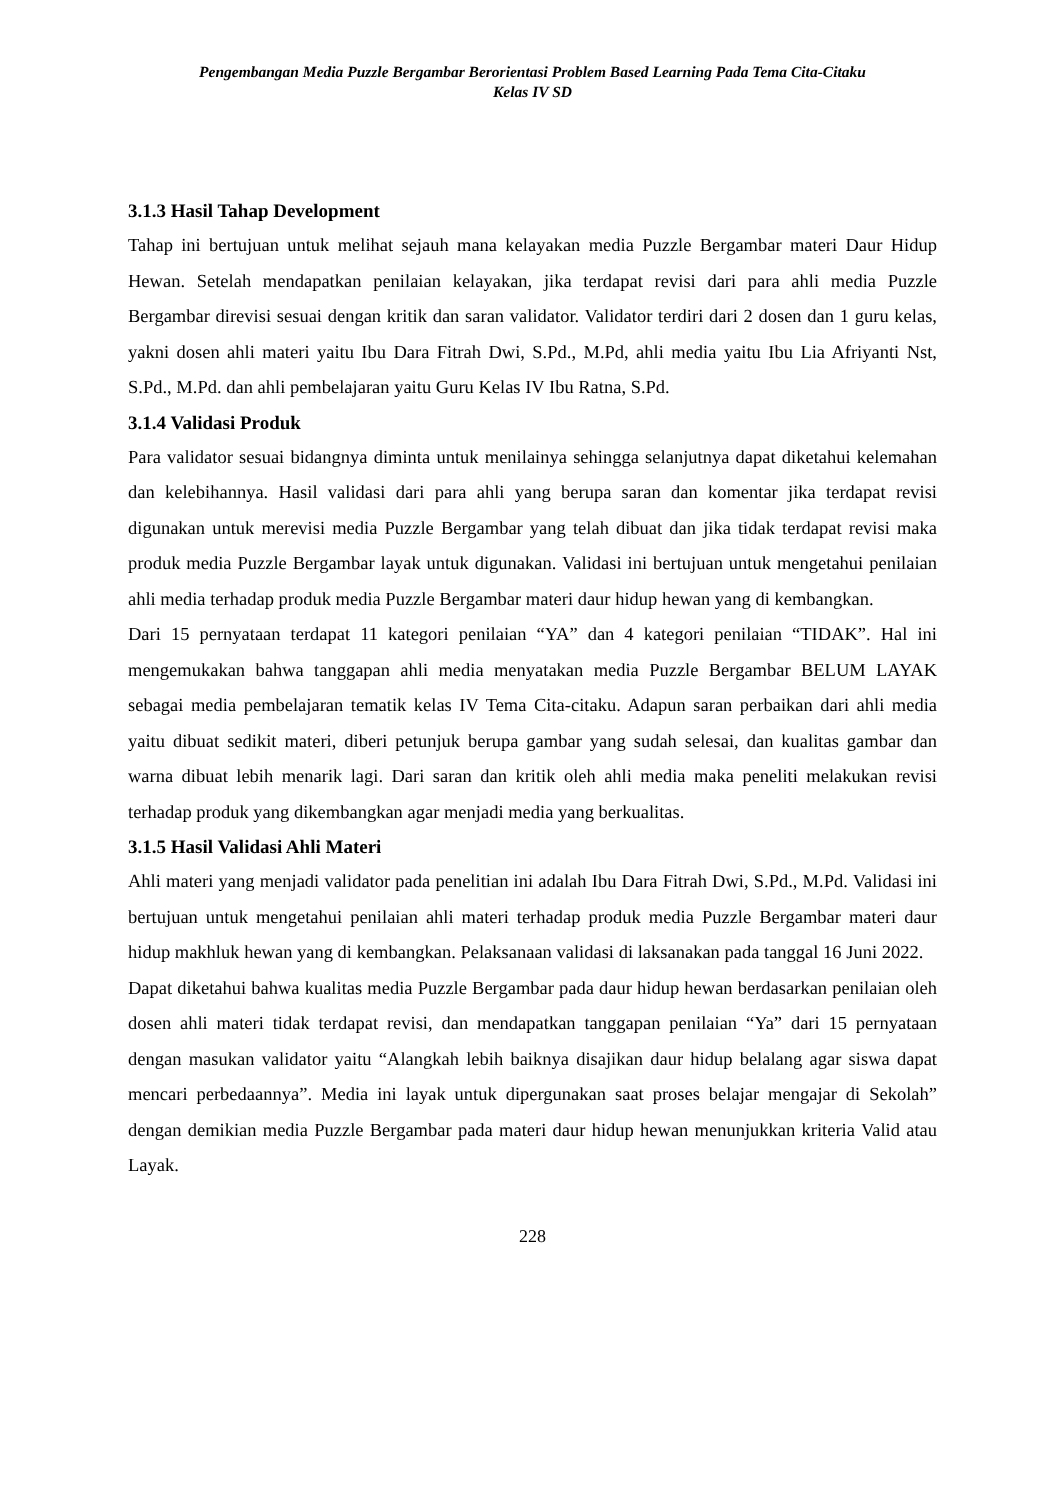Pengembangan Media Puzzle Bergambar Berorientasi Problem Based Learning Pada Tema Cita-Citaku
Kelas IV SD
3.1.3 Hasil Tahap Development
Tahap ini bertujuan untuk melihat sejauh mana kelayakan media Puzzle Bergambar materi Daur Hidup Hewan. Setelah mendapatkan penilaian kelayakan, jika terdapat revisi dari para ahli media Puzzle Bergambar direvisi sesuai dengan kritik dan saran validator. Validator terdiri dari 2 dosen dan 1 guru kelas, yakni dosen ahli materi yaitu Ibu Dara Fitrah Dwi, S.Pd., M.Pd, ahli media yaitu Ibu Lia Afriyanti Nst, S.Pd., M.Pd. dan ahli pembelajaran yaitu Guru Kelas IV Ibu Ratna, S.Pd.
3.1.4 Validasi Produk
Para validator sesuai bidangnya diminta untuk menilainya sehingga selanjutnya dapat diketahui kelemahan dan kelebihannya. Hasil validasi dari para ahli yang berupa saran dan komentar jika terdapat revisi digunakan untuk merevisi media Puzzle Bergambar yang telah dibuat dan jika tidak terdapat revisi maka produk media Puzzle Bergambar layak untuk digunakan. Validasi ini bertujuan untuk mengetahui penilaian ahli media terhadap produk media Puzzle Bergambar materi daur hidup hewan yang di kembangkan.
Dari 15 pernyataan terdapat 11 kategori penilaian “YA” dan 4 kategori penilaian “TIDAK”. Hal ini mengemukakan bahwa tanggapan ahli media menyatakan media Puzzle Bergambar BELUM LAYAK sebagai media pembelajaran tematik kelas IV Tema Cita-citaku. Adapun saran perbaikan dari ahli media yaitu dibuat sedikit materi, diberi petunjuk berupa gambar yang sudah selesai, dan kualitas gambar dan warna dibuat lebih menarik lagi. Dari saran dan kritik oleh ahli media maka peneliti melakukan revisi terhadap produk yang dikembangkan agar menjadi media yang berkualitas.
3.1.5 Hasil Validasi Ahli Materi
Ahli materi yang menjadi validator pada penelitian ini adalah Ibu Dara Fitrah Dwi, S.Pd., M.Pd. Validasi ini bertujuan untuk mengetahui penilaian ahli materi terhadap produk media Puzzle Bergambar materi daur hidup makhluk hewan yang di kembangkan. Pelaksanaan validasi di laksanakan pada tanggal 16 Juni 2022.
Dapat diketahui bahwa kualitas media Puzzle Bergambar pada daur hidup hewan berdasarkan penilaian oleh dosen ahli materi tidak terdapat revisi, dan mendapatkan tanggapan penilaian “Ya” dari 15 pernyataan dengan masukan validator yaitu “Alangkah lebih baiknya disajikan daur hidup belalang agar siswa dapat mencari perbedaannya”. Media ini layak untuk dipergunakan saat proses belajar mengajar di Sekolah” dengan demikian media Puzzle Bergambar pada materi daur hidup hewan menunjukkan kriteria Valid atau Layak.
228